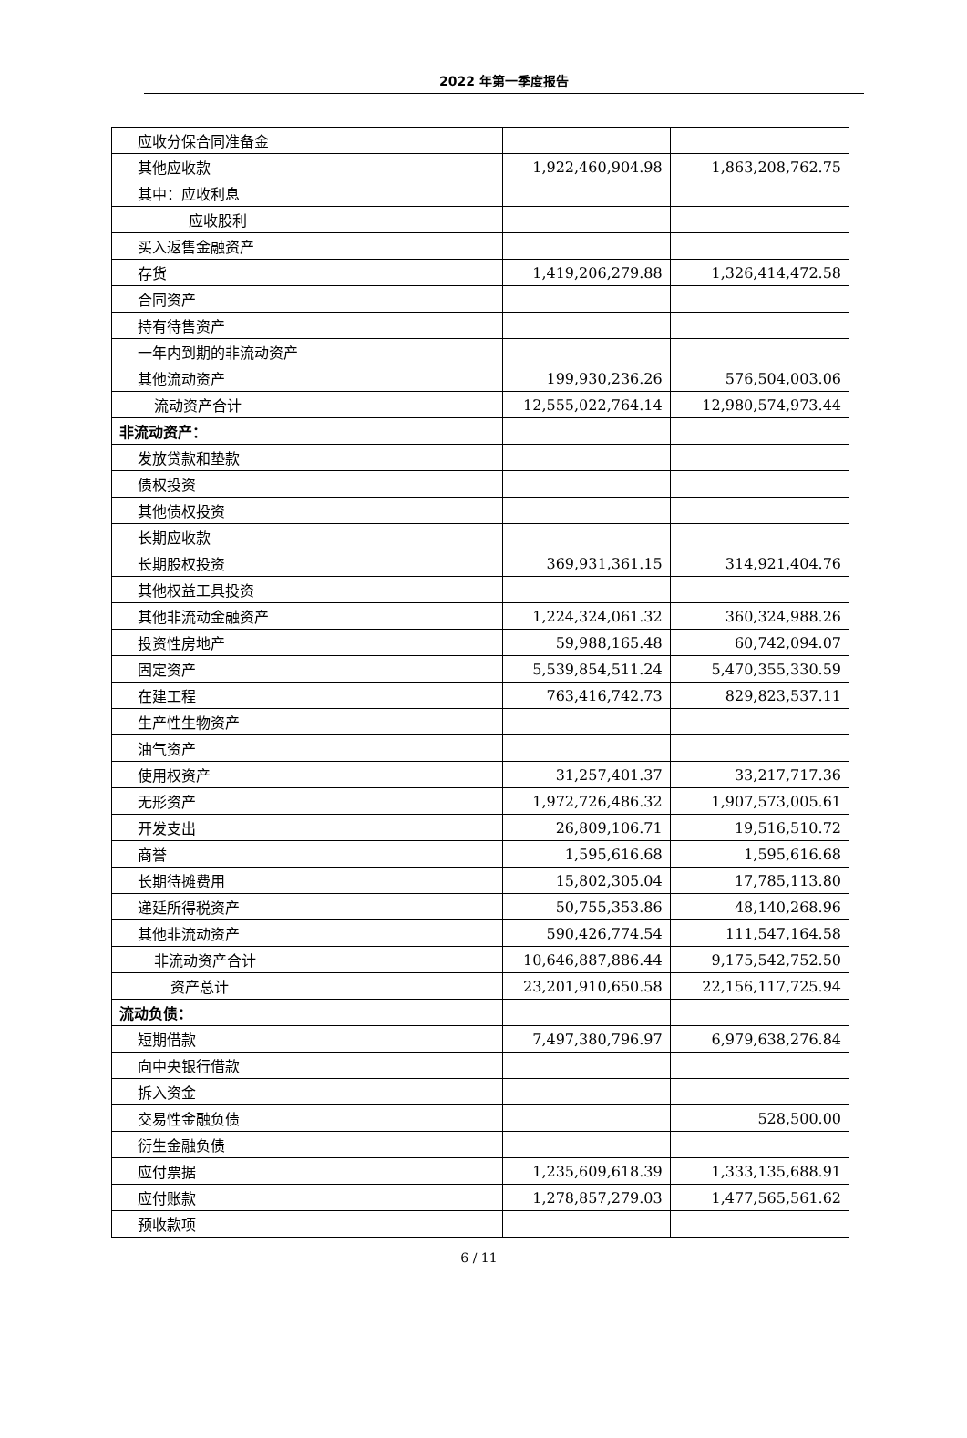2022 年第一季度报告
| 应收分保合同准备金 | | |
| 其他应收款 | 1,922,460,904.98 | 1,863,208,762.75 |
| 其中：应收利息 | | |
| 应收股利 | | |
| 买入返售金融资产 | | |
| 存货 | 1,419,206,279.88 | 1,326,414,472.58 |
| 合同资产 | | |
| 持有待售资产 | | |
| 一年内到期的非流动资产 | | |
| 其他流动资产 | 199,930,236.26 | 576,504,003.06 |
| 流动资产合计 | 12,555,022,764.14 | 12,980,574,973.44 |
| 非流动资产： | | |
| 发放贷款和垫款 | | |
| 债权投资 | | |
| 其他债权投资 | | |
| 长期应收款 | | |
| 长期股权投资 | 369,931,361.15 | 314,921,404.76 |
| 其他权益工具投资 | | |
| 其他非流动金融资产 | 1,224,324,061.32 | 360,324,988.26 |
| 投资性房地产 | 59,988,165.48 | 60,742,094.07 |
| 固定资产 | 5,539,854,511.24 | 5,470,355,330.59 |
| 在建工程 | 763,416,742.73 | 829,823,537.11 |
| 生产性生物资产 | | |
| 油气资产 | | |
| 使用权资产 | 31,257,401.37 | 33,217,717.36 |
| 无形资产 | 1,972,726,486.32 | 1,907,573,005.61 |
| 开发支出 | 26,809,106.71 | 19,516,510.72 |
| 商誉 | 1,595,616.68 | 1,595,616.68 |
| 长期待摊费用 | 15,802,305.04 | 17,785,113.80 |
| 递延所得税资产 | 50,755,353.86 | 48,140,268.96 |
| 其他非流动资产 | 590,426,774.54 | 111,547,164.58 |
| 非流动资产合计 | 10,646,887,886.44 | 9,175,542,752.50 |
| 资产总计 | 23,201,910,650.58 | 22,156,117,725.94 |
| 流动负债： | | |
| 短期借款 | 7,497,380,796.97 | 6,979,638,276.84 |
| 向中央银行借款 | | |
| 拆入资金 | | |
| 交易性金融负债 | | 528,500.00 |
| 衍生金融负债 | | |
| 应付票据 | 1,235,609,618.39 | 1,333,135,688.91 |
| 应付账款 | 1,278,857,279.03 | 1,477,565,561.62 |
| 预收款项 | | |
6 / 11